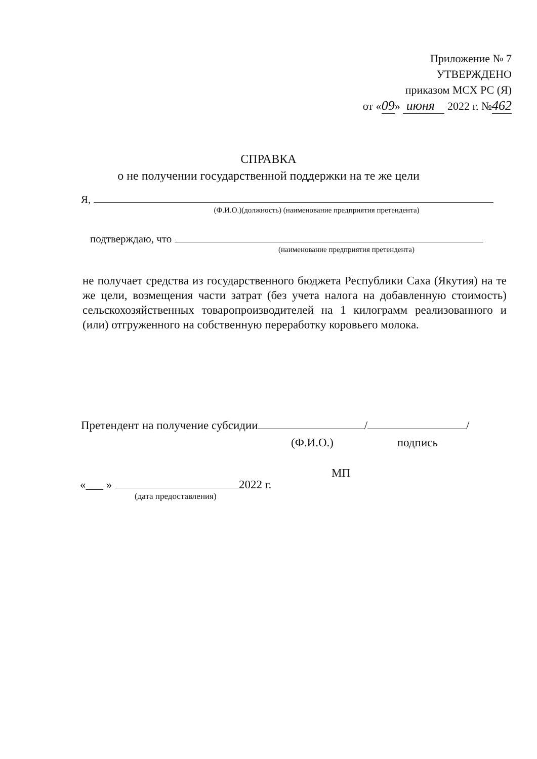Приложение № 7
УТВЕРЖДЕНО
приказом МСХ РС (Я)
от «09» июня 2022 г. №462
СПРАВКА
о не получении государственной поддержки на те же цели
Я,
(Ф.И.О.)(должность) (наименование предприятия претендента)
подтверждаю, что
(наименование предприятия претендента)
не получает средства из государственного бюджета Республики Саха (Якутия) на те же цели, возмещения части затрат (без учета налога на добавленную стоимость) сельскохозяйственных товаропроизводителей на 1 килограмм реализованного и (или) отгруженного на собственную переработку коровьего молока.
Претендент на получение субсидии / /
(Ф.И.О.) подпись
МП
«___ » 2022 г.
(дата предоставления)